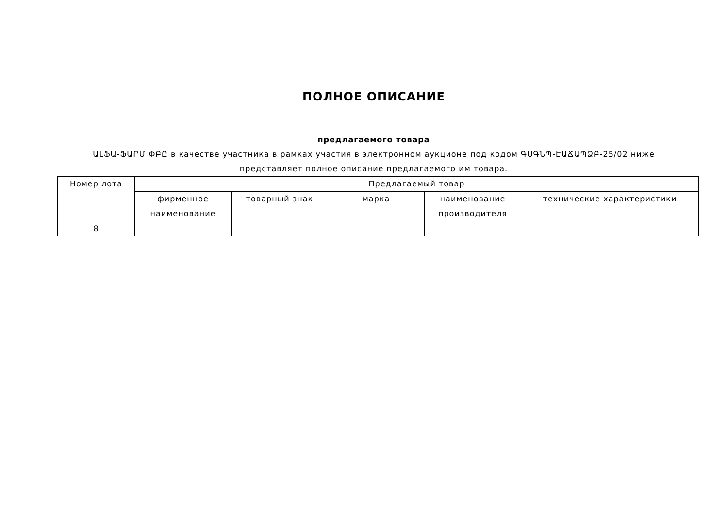ПОЛНОЕ ОПИСАНИЕ
предлагаемого товара
ԱԼՖԱ-ՖԱՐՄ ՓԲԸ в качестве участника в рамках участия в электронном аукционе под кодом ԳՍԳՆՊ-ԷԱՃԱՊՁԲ-25/02 ниже представляет полное описание предлагаемого им товара.
| Номер лота | Предлагаемый товар | | | | |
| --- | --- | --- | --- | --- | --- |
| | фирменное наименование | товарный знак | марка | наименование производителя | технические характеристики |
| 8 | | | | | |